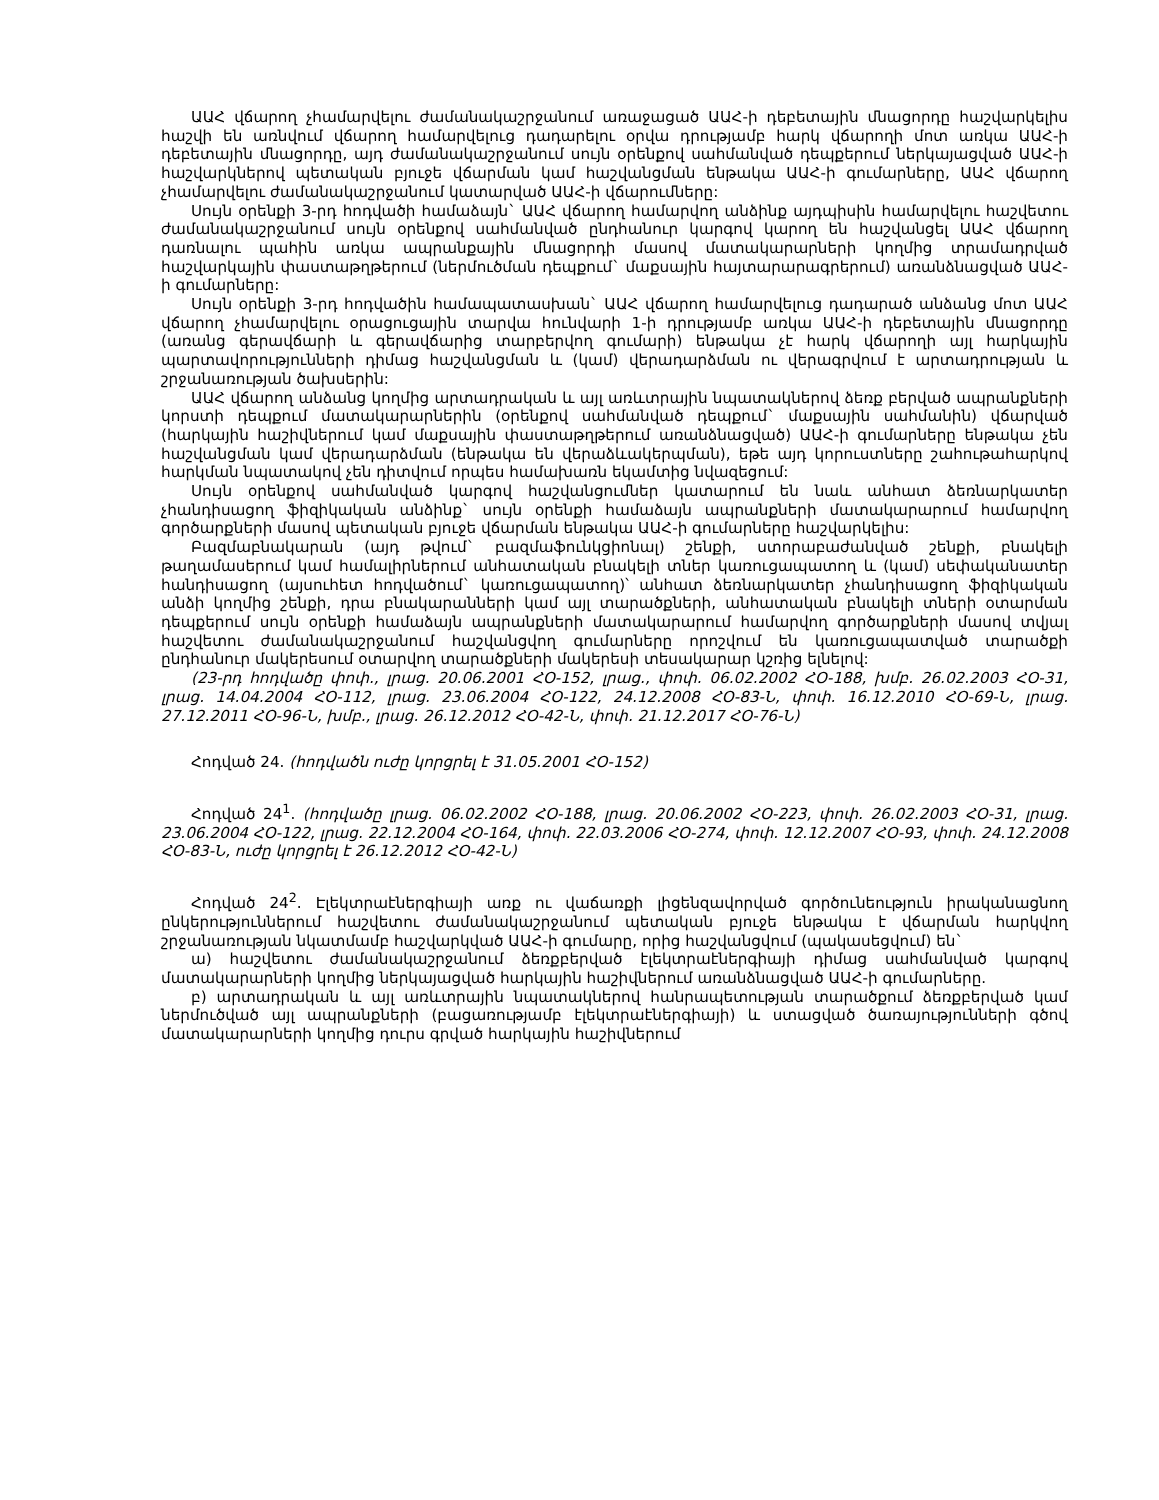ԱԱՀ վճարող չհամարվելու ժամանակաշրջանում առաջացած ԱԱՀ-ի դեբետային մնացորդը հաշվարկելիս հաշվի են առնվում վճարող համարվելուց դադարելու օրվա դրությամբ հարկ վճարողի մոտ առկա ԱԱՀ-ի դեբետային մնացորդը, այդ ժամանակաշրջանում սույն օրենքով սահմանված դեպքերում ներկայացված ԱԱՀ-ի հաշվարկներով պետական բյուջե վճարման կամ հաշվանցման ենթակա ԱԱՀ-ի գումարները, ԱԱՀ վճարող չհամարվելու ժամանակաշրջանում կատարված ԱԱՀ-ի վճարումները:
Սույն օրենքի 3-րդ հոդվածի համաձայն` ԱԱՀ վճարող համարվող անձինք այդպիսին համարվելու հաշվետու ժամանակաշրջանում սույն օրենքով սահմանված ընդհանուր կարգով կարող են հաշվանցել ԱԱՀ վճարող դառնալու պահին առկա ապրանքային մնացորդի մասով մատակարարների կողմից տրամադրված հաշվարկային փաստաթղթերում (ներմուծման դեպքում` մաքսային հայտարարագրերում) առանձնացված ԱԱՀ-ի գումարները:
Սույն օրենքի 3-րդ հոդվածին համապատասխան` ԱԱՀ վճարող համարվելուց դադարած անձանց մոտ ԱԱՀ վճարող չհամարվելու օրացուցային տարվա հունվարի 1-ի դրությամբ առկա ԱԱՀ-ի դեբետային մնացորդը (առանց գերավճարի և գերավճարից տարբերվող գումարի) ենթակա չէ հարկ վճարողի այլ հարկային պարտավորությունների դիմաց հաշվանցման և (կամ) վերադարձման ու վերագրվում է արտադրության և շրջանառության ծախսերին:
ԱԱՀ վճարող անձանց կողմից արտադրական և այլ առևտրային նպատակներով ձեռք բերված ապրանքների կորստի դեպքում մատակարարներին (օրենքով սահմանված դեպքում` մաքսային սահմանին) վճարված (հարկային հաշիվներում կամ մաքսային փաստաթղթերում առանձնացված) ԱԱՀ-ի գումարները ենթակա չեն հաշվանցման կամ վերադարձման (ենթակա են վերաձևակերպման), եթե այդ կորուստները շահութահարկով հարկման նպատակով չեն դիտվում որպես համախառն եկամտից նվազեցում:
Սույն օրենքով սահմանված կարգով հաշվանցումներ կատարում են նաև անհատ ձեռնարկատեր չհանդիսացող ֆիզիկական անձինք` սույն օրենքի համաձայն ապրանքների մատակարարում համարվող գործարքների մասով պետական բյուջե վճարման ենթակա ԱԱՀ-ի գումարները հաշվարկելիս:
Բազմաբնակարան (այդ թվում` բազմաֆունկցիոնալ) շենքի, ստորաբաժանված շենքի, բնակելի թաղամասերում կամ համալիրներում անհատական բնակելի տներ կառուցապատող և (կամ) սեփականատեր հանդիսացող (այսուհետ հոդվածում` կառուցապատող)՝ անհատ ձեռնարկատեր չհանդիսացող ֆիզիկական անձի կողմից շենքի, դրա բնակարանների կամ այլ տարածքների, անհատական բնակելի տների օտարման դեպքերում սույն օրենքի համաձայն ապրանքների մատակարարում համարվող գործարքների մասով տվյալ հաշվետու ժամանակաշրջանում հաշվանցվող գումարները որոշվում են կառուցապատված տարածքի ընդհանուր մակերեսում օտարվող տարածքների մակերեսի տեսակարար կշռից ելնելով:
(23-րդ հոդվածը փոփ., լրաց. 20.06.2001 ՀՕ-152, լրաց., փոփ. 06.02.2002 ՀՕ-188, խմբ. 26.02.2003 ՀՕ-31, լրաց. 14.04.2004 ՀՕ-112, լրաց. 23.06.2004 ՀՕ-122, 24.12.2008 ՀՕ-83-Ն, փոփ. 16.12.2010 ՀՕ-69-Ն, լրաց. 27.12.2011 ՀՕ-96-Ն, խմբ., լրաց. 26.12.2012 ՀՕ-42-Ն, փոփ. 21.12.2017 ՀՕ-76-Ն)
Հոդված 24. (հոդվածն ուժը կորցրել է 31.05.2001 ՀՕ-152)
Հոդված 24<sup>1</sup>. (հոդվածը լրաց. 06.02.2002 ՀՕ-188, լրաց. 20.06.2002 ՀՕ-223, փոփ. 26.02.2003 ՀՕ-31, լրաց. 23.06.2004 ՀՕ-122, լրաց. 22.12.2004 ՀՕ-164, փոփ. 22.03.2006 ՀՕ-274, փոփ. 12.12.2007 ՀՕ-93, փոփ. 24.12.2008 ՀՕ-83-Ն, ուժը կորցրել է 26.12.2012 ՀՕ-42-Ն)
Հոդված 24<sup>2</sup>. Էլեկտրաէներգիայի առք ու վաճառքի լիցենզավորված գործունեություն իրականացնող ընկերություններում հաշվետու ժամանակաշրջանում պետական բյուջե ենթակա է վճարման հարկվող շրջանառության նկատմամբ հաշվարկված ԱԱՀ-ի գումարը, որից հաշվանցվում (պակասեցվում) են`
ա) հաշվետու ժամանակաշրջանում ձեռքբերված էլեկտրաէներգիայի դիմաց սահմանված կարգով մատակարարների կողմից ներկայացված հարկային հաշիվներում առանձնացված ԱԱՀ-ի գումարները.
բ) արտադրական և այլ առևտրային նպատակներով հանրապետության տարածքում ձեռքբերված կամ ներմուծված այլ ապրանքների (բացառությամբ էլեկտրաէներգիայի) և ստացված ծառայությունների գծով մատակարարների կողմից դուրս գրված հարկային հաշիվներում